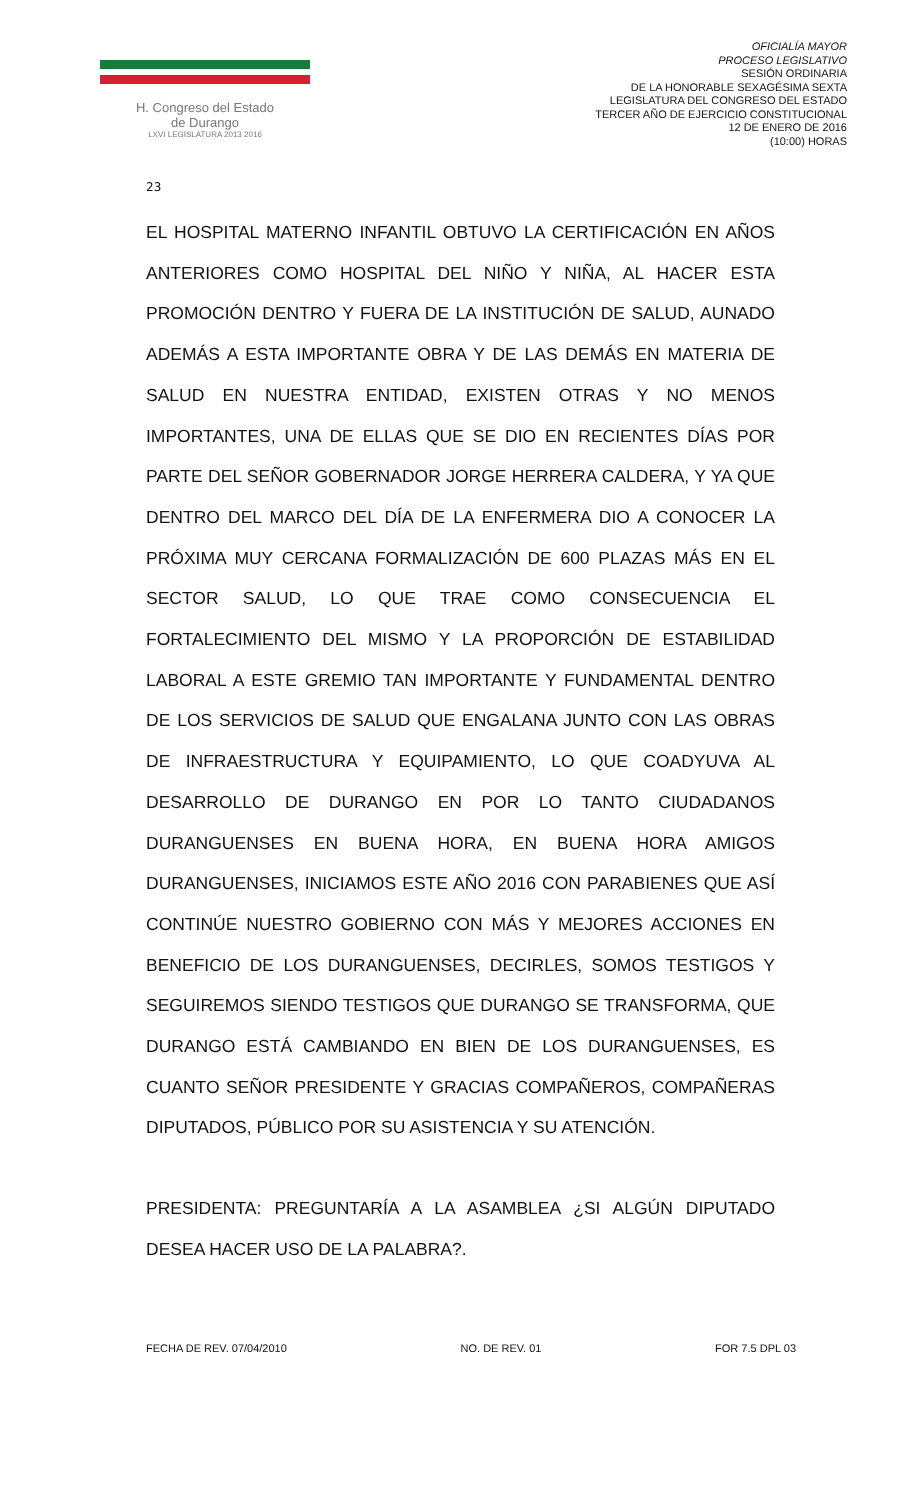H. Congreso del Estado
de Durango
LXVI LEGISLATURA 2013 2016
OFICIALÍA MAYOR
PROCESO LEGISLATIVO
SESIÓN ORDINARIA
DE LA HONORABLE SEXAGÉSIMA SEXTA
LEGISLATURA DEL CONGRESO DEL ESTADO
TERCER AÑO DE EJERCICIO CONSTITUCIONAL
12 DE ENERO DE 2016
(10:00) HORAS
23
EL HOSPITAL MATERNO INFANTIL OBTUVO LA CERTIFICACIÓN EN AÑOS ANTERIORES COMO HOSPITAL DEL NIÑO Y NIÑA, AL HACER ESTA PROMOCIÓN DENTRO Y FUERA DE LA INSTITUCIÓN DE SALUD, AUNADO ADEMÁS A ESTA IMPORTANTE OBRA Y DE LAS DEMÁS EN MATERIA DE SALUD EN NUESTRA ENTIDAD, EXISTEN OTRAS Y NO MENOS IMPORTANTES, UNA DE ELLAS QUE SE DIO EN RECIENTES DÍAS POR PARTE DEL SEÑOR GOBERNADOR JORGE HERRERA CALDERA, Y YA QUE DENTRO DEL MARCO DEL DÍA DE LA ENFERMERA DIO A CONOCER LA PRÓXIMA MUY CERCANA FORMALIZACIÓN DE 600 PLAZAS MÁS EN EL SECTOR SALUD, LO QUE TRAE COMO CONSECUENCIA EL FORTALECIMIENTO DEL MISMO Y LA PROPORCIÓN DE ESTABILIDAD LABORAL A ESTE GREMIO TAN IMPORTANTE Y FUNDAMENTAL DENTRO DE LOS SERVICIOS DE SALUD QUE ENGALANA JUNTO CON LAS OBRAS DE INFRAESTRUCTURA Y EQUIPAMIENTO, LO QUE COADYUVA AL DESARROLLO DE DURANGO EN POR LO TANTO CIUDADANOS DURANGUENSES EN BUENA HORA, EN BUENA HORA AMIGOS DURANGUENSES, INICIAMOS ESTE AÑO 2016 CON PARABIENES QUE ASÍ CONTINÚE NUESTRO GOBIERNO CON MÁS Y MEJORES ACCIONES EN BENEFICIO DE LOS DURANGUENSES, DECIRLES, SOMOS TESTIGOS Y SEGUIREMOS SIENDO TESTIGOS QUE DURANGO SE TRANSFORMA, QUE DURANGO ESTÁ CAMBIANDO EN BIEN DE LOS DURANGUENSES, ES CUANTO SEÑOR PRESIDENTE Y GRACIAS COMPAÑEROS, COMPAÑERAS DIPUTADOS, PÚBLICO POR SU ASISTENCIA Y SU ATENCIÓN.
PRESIDENTA: PREGUNTARÍA A LA ASAMBLEA ¿SI ALGÚN DIPUTADO DESEA HACER USO DE LA PALABRA?.
FECHA DE REV. 07/04/2010 NO. DE REV. 01 FOR 7.5 DPL 03